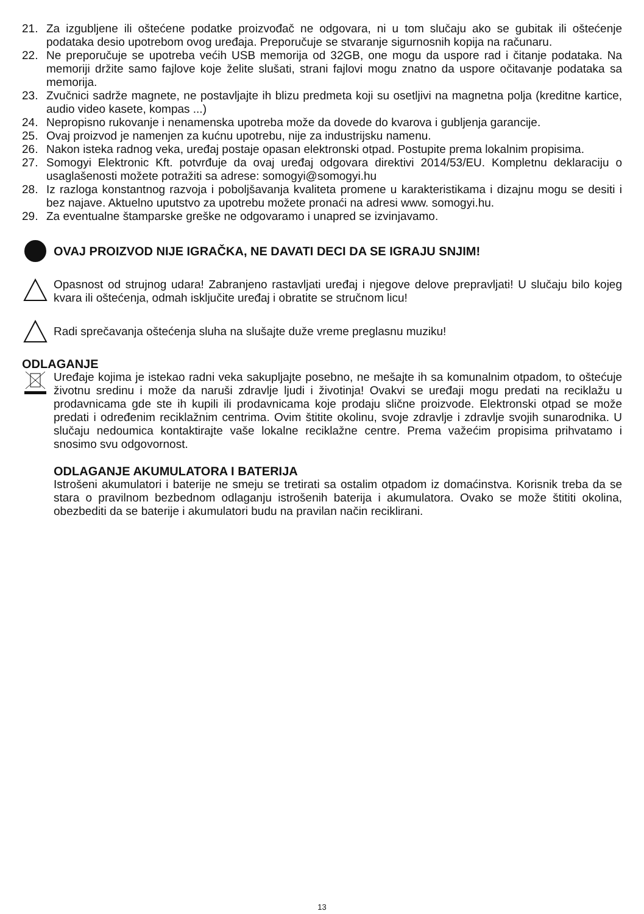21. Za izgubljene ili oštećene podatke proizvođač ne odgovara, ni u tom slučaju ako se gubitak ili oštećenje podataka desio upotrebom ovog uređaja. Preporučuje se stvaranje sigurnosnih kopija na računaru.
22. Ne preporučuje se upotreba većih USB memorija od 32GB, one mogu da uspore rad i čitanje podataka. Na memoriji držite samo fajlove koje želite slušati, strani fajlovi mogu znatno da uspore očitavanje podataka sa memorija.
23. Zvučnici sadrže magnete, ne postavljajte ih blizu predmeta koji su osetljivi na magnetna polja (kreditne kartice, audio video kasete, kompas ...)
24. Nepropisno rukovanje i nenamenska upotreba može da dovede do kvarova i gubljenja garancije.
25. Ovaj proizvod je namenjen za kućnu upotrebu, nije za industrijsku namenu.
26. Nakon isteka radnog veka, uređaj postaje opasan elektronski otpad. Postupite prema lokalnim propisima.
27. Somogyi Elektronic Kft. potvrđuje da ovaj uređaj odgovara direktivi 2014/53/EU. Kompletnu deklaraciju o usaglašenosti možete potražiti sa adrese: somogyi@somogyi.hu
28. Iz razloga konstantnog razvoja i poboljšavanja kvaliteta promene u karakteristikama i dizajnu mogu se desiti i bez najave. Aktuelno uputstvo za upotrebu možete pronaći na adresi www. somogyi.hu.
29. Za eventualne štamparske greške ne odgovaramo i unapred se izvinjavamo.
OVAJ PROIZVOD NIJE IGRAČKA, NE DAVATI DECI DA SE IGRAJU SNJIM!
Opasnost od strujnog udara! Zabranjeno rastavljati uređaj i njegove delove prepravljati! U slučaju bilo kojeg kvara ili oštećenja, odmah isključite uređaj i obratite se stručnom licu!
Radi sprečavanja oštećenja sluha na slušajte duže vreme preglasnu muziku!
ODLAGANJE
Uređaje kojima je istekao radni veka sakupljajte posebno, ne mešajte ih sa komunalnim otpadom, to oštećuje životnu sredinu i može da naruši zdravlje ljudi i životinja! Ovakvi se uređaji mogu predati na reciklažu u prodavnicama gde ste ih kupili ili prodavnicama koje prodaju slične proizvode. Elektronski otpad se može predati i određenim reciklažnim centrima. Ovim štitite okolinu, svoje zdravlje i zdravlje svojih sunarodnika. U slučaju nedoumica kontaktirajte vaše lokalne reciklažne centre. Prema važećim propisima prihvatamo i snosimo svu odgovornost.
ODLAGANJE AKUMULATORA I BATERIJA
Istrošeni akumulatori i baterije ne smeju se tretirati sa ostalim otpadom iz domaćinstva. Korisnik treba da se stara o pravilnom bezbednom odlaganju istrošenih baterija i akumulatora. Ovako se može štititi okolina, obezbediti da se baterije i akumulatori budu na pravilan način reciklirani.
13